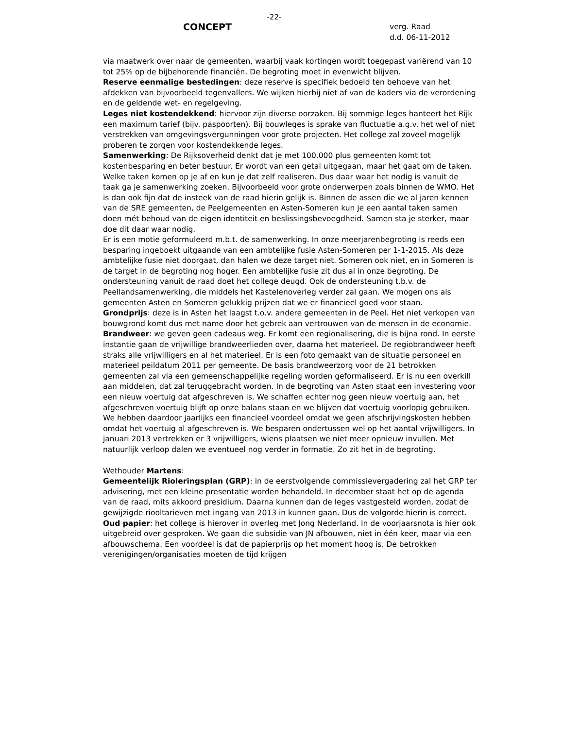-22-
CONCEPT
verg. Raad
d.d. 06-11-2012
via maatwerk over naar de gemeenten, waarbij vaak kortingen wordt toegepast variërend van 10 tot 25% op de bijbehorende financiën. De begroting moet in evenwicht blijven.
Reserve eenmalige bestedingen: deze reserve is specifiek bedoeld ten behoeve van het afdekken van bijvoorbeeld tegenvallers. We wijken hierbij niet af van de kaders via de verordening en de geldende wet- en regelgeving.
Leges niet kostendekkend: hiervoor zijn diverse oorzaken. Bij sommige leges hanteert het Rijk een maximum tarief (bijv. paspoorten). Bij bouwleges is sprake van fluctuatie a.g.v. het wel of niet verstrekken van omgevingsvergunningen voor grote projecten. Het college zal zoveel mogelijk proberen te zorgen voor kostendekkende leges.
Samenwerking: De Rijksoverheid denkt dat je met 100.000 plus gemeenten komt tot kostenbesparing en beter bestuur. Er wordt van een getal uitgegaan, maar het gaat om de taken. Welke taken komen op je af en kun je dat zelf realiseren. Dus daar waar het nodig is vanuit de taak ga je samenwerking zoeken. Bijvoorbeeld voor grote onderwerpen zoals binnen de WMO. Het is dan ook fijn dat de insteek van de raad hierin gelijk is. Binnen de assen die we al jaren kennen van de SRE gemeenten, de Peelgemeenten en Asten-Someren kun je een aantal taken samen doen mét behoud van de eigen identiteit en beslissingsbevoegdheid. Samen sta je sterker, maar doe dit daar waar nodig.
Er is een motie geformuleerd m.b.t. de samenwerking. In onze meerjarenbegroting is reeds een besparing ingeboekt uitgaande van een ambtelijke fusie Asten-Someren per 1-1-2015. Als deze ambtelijke fusie niet doorgaat, dan halen we deze target niet. Someren ook niet, en in Someren is de target in de begroting nog hoger. Een ambtelijke fusie zit dus al in onze begroting. De ondersteuning vanuit de raad doet het college deugd. Ook de ondersteuning t.b.v. de Peellandsamenwerking, die middels het Kastelenoverleg verder zal gaan. We mogen ons als gemeenten Asten en Someren gelukkig prijzen dat we er financieel goed voor staan.
Grondprijs: deze is in Asten het laagst t.o.v. andere gemeenten in de Peel. Het niet verkopen van bouwgrond komt dus met name door het gebrek aan vertrouwen van de mensen in de economie.
Brandweer: we geven geen cadeaus weg. Er komt een regionalisering, die is bijna rond. In eerste instantie gaan de vrijwillige brandweerlieden over, daarna het materieel. De regiobrandweer heeft straks alle vrijwilligers en al het materieel. Er is een foto gemaakt van de situatie personeel en materieel peildatum 2011 per gemeente. De basis brandweerzorg voor de 21 betrokken gemeenten zal via een gemeenschappelijke regeling worden geformaliseerd. Er is nu een overkill aan middelen, dat zal teruggebracht worden. In de begroting van Asten staat een investering voor een nieuw voertuig dat afgeschreven is. We schaffen echter nog geen nieuw voertuig aan, het afgeschreven voertuig blijft op onze balans staan en we blijven dat voertuig voorlopig gebruiken. We hebben daardoor jaarlijks een financieel voordeel omdat we geen afschrijvingskosten hebben omdat het voertuig al afgeschreven is. We besparen ondertussen wel op het aantal vrijwilligers. In januari 2013 vertrekken er 3 vrijwilligers, wiens plaatsen we niet meer opnieuw invullen. Met natuurlijk verloop dalen we eventueel nog verder in formatie. Zo zit het in de begroting.
Wethouder Martens:
Gemeentelijk Rioleringsplan (GRP): in de eerstvolgende commissievergadering zal het GRP ter advisering, met een kleine presentatie worden behandeld. In december staat het op de agenda van de raad, mits akkoord presidium. Daarna kunnen dan de leges vastgesteld worden, zodat de gewijzigde riooltarieven met ingang van 2013 in kunnen gaan. Dus de volgorde hierin is correct.
Oud papier: het college is hierover in overleg met Jong Nederland. In de voorjaarsnota is hier ook uitgebreid over gesproken. We gaan die subsidie van JN afbouwen, niet in één keer, maar via een afbouwschema. Een voordeel is dat de papierprijs op het moment hoog is. De betrokken verenigingen/organisaties moeten de tijd krijgen